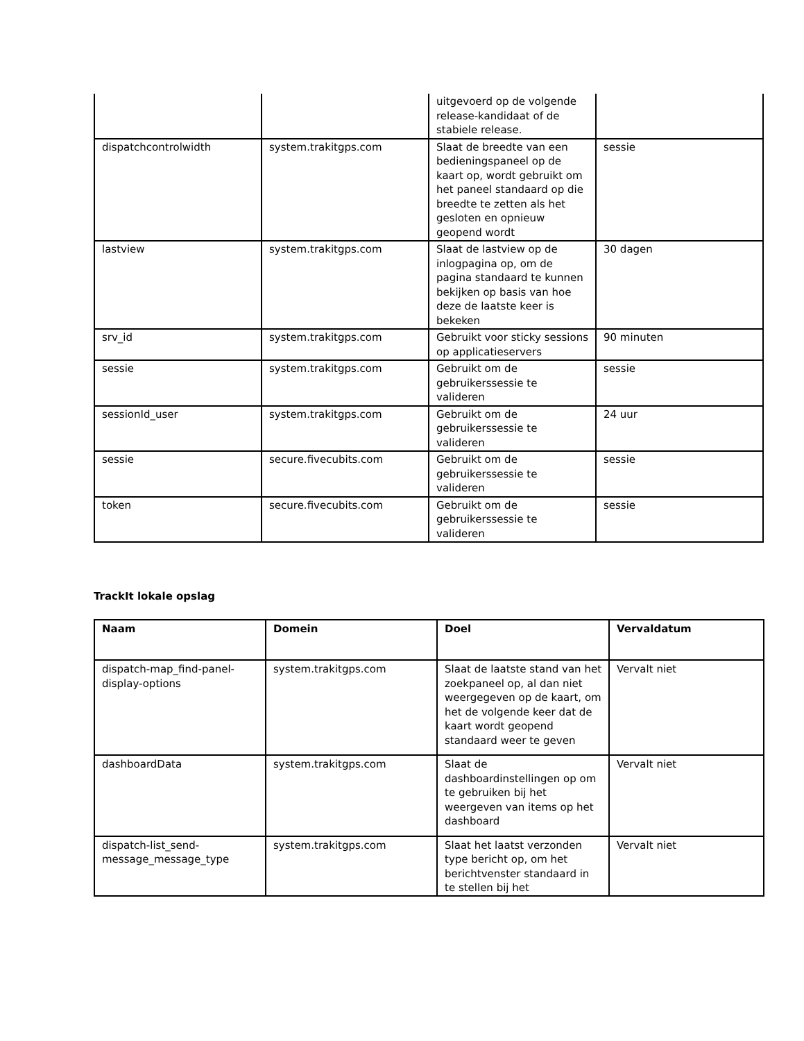| | | uitgevoerd op de volgende release-kandidaat of de stabiele release. | |
| dispatchcontrolwidth | system.trakitgps.com | Slaat de breedte van een bedieningspaneel op de kaart op, wordt gebruikt om het paneel standaard op die breedte te zetten als het gesloten en opnieuw geopend wordt | sessie |
| lastview | system.trakitgps.com | Slaat de lastview op de inlogpagina op, om de pagina standaard te kunnen bekijken op basis van hoe deze de laatste keer is bekeken | 30 dagen |
| srv_id | system.trakitgps.com | Gebruikt voor sticky sessions op applicatieservers | 90 minuten |
| sessie | system.trakitgps.com | Gebruikt om de gebruikerssessie te valideren | sessie |
| sessionId_user | system.trakitgps.com | Gebruikt om de gebruikerssessie te valideren | 24 uur |
| sessie | secure.fivecubits.com | Gebruikt om de gebruikerssessie te valideren | sessie |
| token | secure.fivecubits.com | Gebruikt om de gebruikerssessie te valideren | sessie |
TrackIt lokale opslag
| Naam | Domein | Doel | Vervaldatum |
| --- | --- | --- | --- |
| dispatch-map_find-panel-display-options | system.trakitgps.com | Slaat de laatste stand van het zoekpaneel op, al dan niet weergegeven op de kaart, om het de volgende keer dat de kaart wordt geopend standaard weer te geven | Vervalt niet |
| dashboardData | system.trakitgps.com | Slaat de dashboardinstellingen op om te gebruiken bij het weergeven van items op het dashboard | Vervalt niet |
| dispatch-list_send-message_message_type | system.trakitgps.com | Slaat het laatst verzonden type bericht op, om het berichtvenster standaard in te stellen bij het | Vervalt niet |